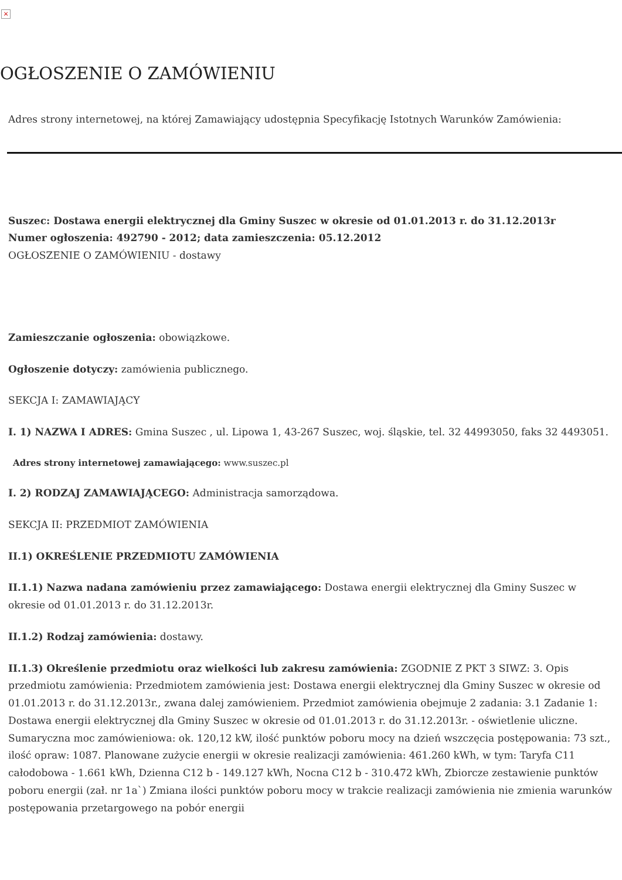×
OGŁOSZENIE O ZAMÓWIENIU
Adres strony internetowej, na której Zamawiający udostępnia Specyfikację Istotnych Warunków Zamówienia:
Suszec: Dostawa energii elektrycznej dla Gminy Suszec w okresie od 01.01.2013 r. do 31.12.2013r
Numer ogłoszenia: 492790 - 2012; data zamieszczenia: 05.12.2012
OGŁOSZENIE O ZAMÓWIENIU - dostawy
Zamieszczanie ogłoszenia: obowiązkowe.
Ogłoszenie dotyczy: zamówienia publicznego.
SEKCJA I: ZAMAWIAJĄCY
I. 1) NAZWA I ADRES: Gmina Suszec , ul. Lipowa 1, 43-267 Suszec, woj. śląskie, tel. 32 44993050, faks 32 4493051.
Adres strony internetowej zamawiającego: www.suszec.pl
I. 2) RODZAJ ZAMAWIAJĄCEGO: Administracja samorządowa.
SEKCJA II: PRZEDMIOT ZAMÓWIENIA
II.1) OKREŚLENIE PRZEDMIOTU ZAMÓWIENIA
II.1.1) Nazwa nadana zamówieniu przez zamawiającego: Dostawa energii elektrycznej dla Gminy Suszec w okresie od 01.01.2013 r. do 31.12.2013r.
II.1.2) Rodzaj zamówienia: dostawy.
II.1.3) Określenie przedmiotu oraz wielkości lub zakresu zamówienia: ZGODNIE Z PKT 3 SIWZ: 3. Opis przedmiotu zamówienia: Przedmiotem zamówienia jest: Dostawa energii elektrycznej dla Gminy Suszec w okresie od 01.01.2013 r. do 31.12.2013r., zwana dalej zamówieniem. Przedmiot zamówienia obejmuje 2 zadania: 3.1 Zadanie 1: Dostawa energii elektrycznej dla Gminy Suszec w okresie od 01.01.2013 r. do 31.12.2013r. - oświetlenie uliczne. Sumaryczna moc zamówieniowa: ok. 120,12 kW, ilość punktów poboru mocy na dzień wszczęcia postępowania: 73 szt., ilość opraw: 1087. Planowane zużycie energii w okresie realizacji zamówienia: 461.260 kWh, w tym: Taryfa C11 całodobowa - 1.661 kWh, Dzienna C12 b - 149.127 kWh, Nocna C12 b - 310.472 kWh, Zbiorcze zestawienie punktów poboru energii (zał. nr 1a`) Zmiana ilości punktów poboru mocy w trakcie realizacji zamówienia nie zmienia warunków postępowania przetargowego na pobór energii